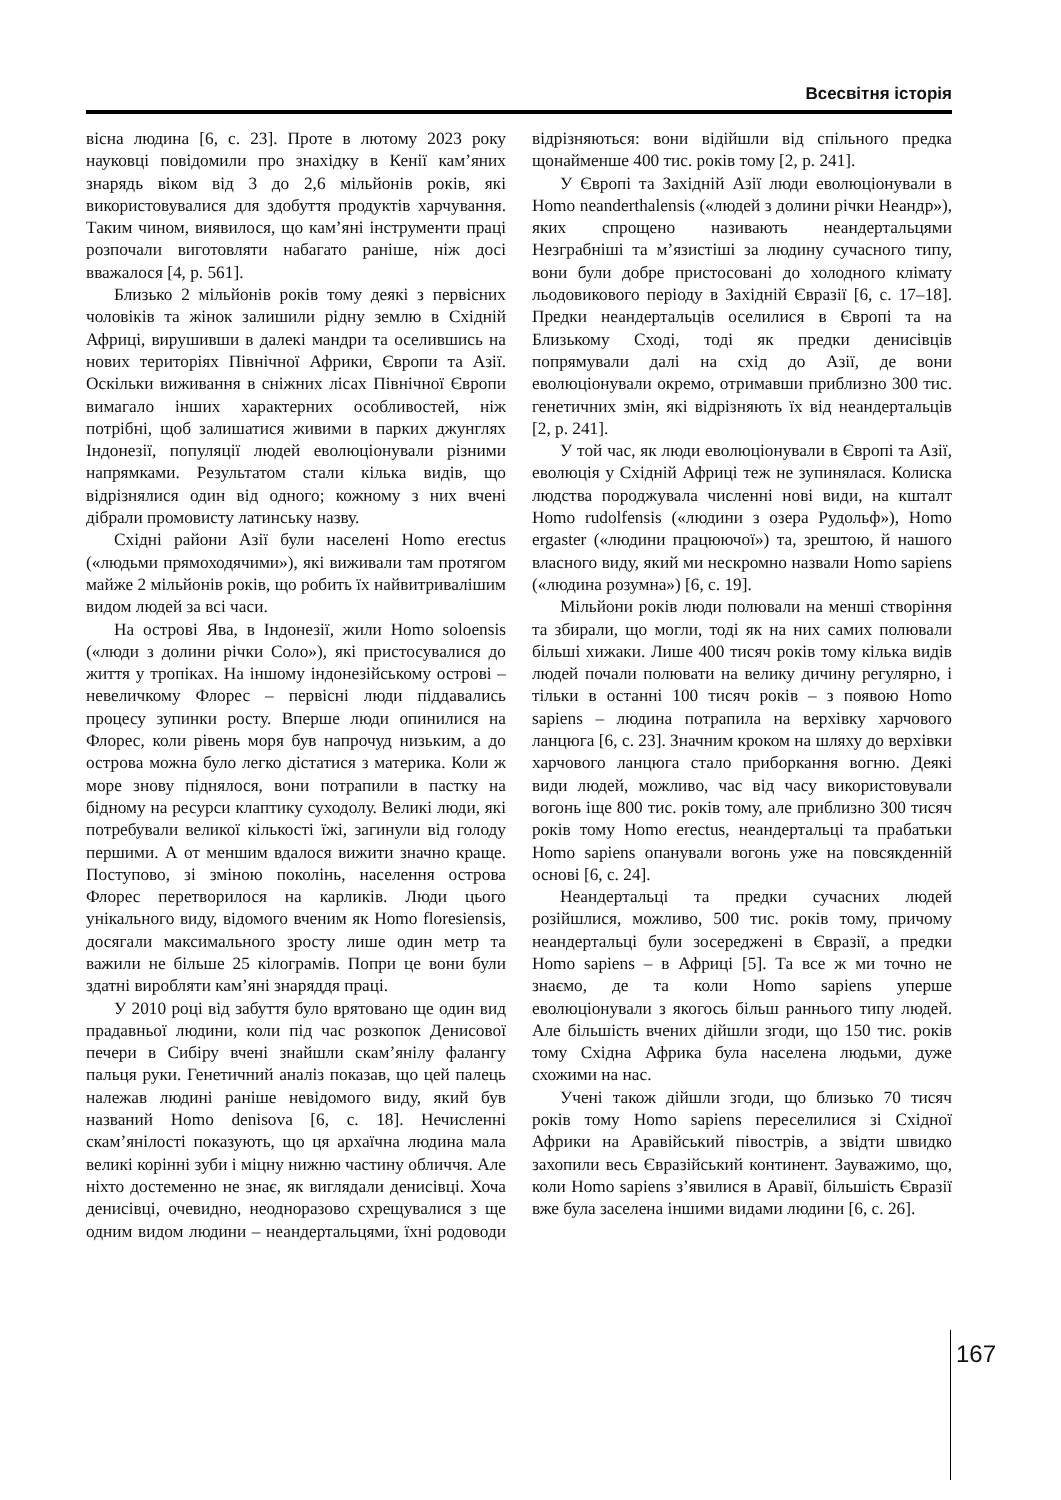Всесвітня історія
вісна людина [6, с. 23]. Проте в лютому 2023 року науковці повідомили про знахідку в Кенії кам’яних знарядь віком від 3 до 2,6 мільйонів років, які використовувалися для здобуття продуктів харчування. Таким чином, виявилося, що кам’яні інструменти праці розпочали виготовляти набагато раніше, ніж досі вважалося [4, p. 561].
Близько 2 мільйонів років тому деякі з первісних чоловіків та жінок залишили рідну землю в Східній Африці, вирушивши в далекі мандри та оселившись на нових територіях Північної Африки, Європи та Азії. Оскільки виживання в сніжних лісах Північної Європи вимагало інших характерних особливостей, ніж потрібні, щоб залишатися живими в парких джунглях Індонезії, популяції людей еволюціонували різними напрямками. Результатом стали кілька видів, що відрізнялися один від одного; кожному з них вчені дібрали промовисту латинську назву.
Східні райони Азії були населені Homo erectus («людьми прямоходячими»), які виживали там протягом майже 2 мільйонів років, що робить їх найвитривалішим видом людей за всі часи.
На острові Ява, в Індонезії, жили Homo soloensis («люди з долини річки Соло»), які пристосувалися до життя у тропіках. На іншому індонезійському острові – невеличкому Флорес – первісні люди піддавались процесу зупинки росту. Вперше люди опинилися на Флорес, коли рівень моря був напрочуд низьким, а до острова можна було легко дістатися з материка. Коли ж море знову піднялося, вони потрапили в пастку на бідному на ресурси клаптику суходолу. Великі люди, які потребували великої кількості їжі, загинули від голоду першими. А от меншим вдалося вижити значно краще. Поступово, зі зміною поколінь, населення острова Флорес перетворилося на карликів. Люди цього унікального виду, відомого вченим як Homo floresiensis, досягали максимального зросту лише один метр та важили не більше 25 кілограмів. Попри це вони були здатні виробляти кам’яні знаряддя праці.
У 2010 році від забуття було врятовано ще один вид прадавньої людини, коли під час розкопок Денисової печери в Сибіру вчені знайшли скам’янілу фалангу пальця руки. Генетичний аналіз показав, що цей палець належав людині раніше невідомого виду, який був названий Homo denisova [6, с. 18]. Нечисленні скам’янілості показують, що ця архаїчна людина мала великі корінні зуби і міцну нижню частину обличчя. Але ніхто достеменно не знає, як виглядали денисівці. Хоча денисівці, очевидно, неодноразово схрещувалися з ще одним видом людини – неандертальцями, їхні родоводи відрізняються: вони відійшли від спільного предка щонайменше 400 тис. років тому [2, p. 241].
У Європі та Західній Азії люди еволюціонували в Homo neanderthalensis («людей з долини річки Неандр»), яких спрощено називають неандертальцями Незграбніші та м’язистіші за людину сучасного типу, вони були добре пристосовані до холодного клімату льодовикового періоду в Західній Євразії [6, с. 17–18]. Предки неандертальців оселилися в Європі та на Близькому Сході, тоді як предки денисівців попрямували далі на схід до Азії, де вони еволюціонували окремо, отримавши приблизно 300 тис. генетичних змін, які відрізняють їх від неандертальців [2, p. 241].
У той час, як люди еволюціонували в Європі та Азії, еволюція у Східній Африці теж не зупинялася. Колиска людства породжувала численні нові види, на кшталт Homo rudolfensis («людини з озера Рудольф»), Homo ergaster («людини працюючої») та, зрештою, й нашого власного виду, який ми нескромно назвали Homo sapiens («людина розумна») [6, с. 19].
Мільйони років люди полювали на менші створіння та збирали, що могли, тоді як на них самих полювали більші хижаки. Лише 400 тисяч років тому кілька видів людей почали полювати на велику дичину регулярно, і тільки в останні 100 тисяч років – з появою Homo sapiens – людина потрапила на верхівку харчового ланцюга [6, с. 23]. Значним кроком на шляху до верхівки харчового ланцюга стало приборкання вогню. Деякі види людей, можливо, час від часу використовували вогонь іще 800 тис. років тому, але приблизно 300 тисяч років тому Homo erectus, неандертальці та прабатьки Homo sapiens опанували вогонь уже на повсякденній основі [6, с. 24].
Неандертальці та предки сучасних людей розійшлися, можливо, 500 тис. років тому, причому неандертальці були зосереджені в Євразії, а предки Homo sapiens – в Африці [5]. Та все ж ми точно не знаємо, де та коли Homo sapiens уперше еволюціонували з якогось більш раннього типу людей. Але більшість вчених дійшли згоди, що 150 тис. років тому Східна Африка була населена людьми, дуже схожими на нас.
Учені також дійшли згоди, що близько 70 тисяч років тому Homo sapiens переселилися зі Східної Африки на Аравійський півострів, а звідти швидко захопили весь Євразійський континент. Зауважимо, що, коли Homo sapiens з’явилися в Аравії, більшість Євразії вже була заселена іншими видами людини [6, с. 26].
167